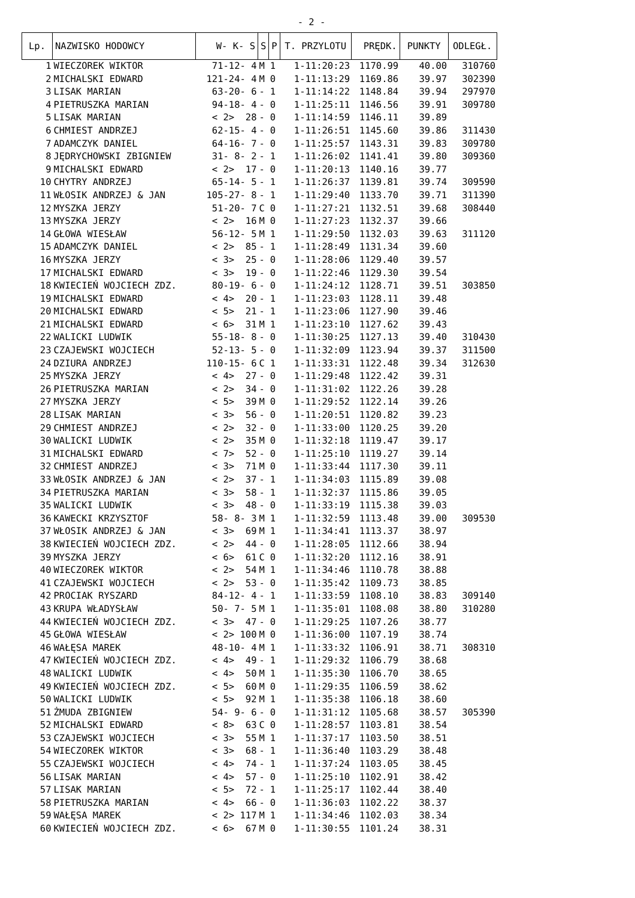- 2 -
| Lp. | NAZWISKO HODOWCY | W- K- S | S | P | T. PRZYLOTU | PRĘDK. | PUNKTY | ODLEGŁ. |
| --- | --- | --- | --- | --- | --- | --- | --- | --- |
| 1 | WIECZOREK WIKTOR | 71-12- 4 | M | 1 | 1-11:20:23 | 1170.99 | 40.00 | 310760 |
| 2 | MICHALSKI EDWARD | 121-24- 4 | M | 0 | 1-11:13:29 | 1169.86 | 39.97 | 302390 |
| 3 | LISAK MARIAN | 63-20- 6 | - | 1 | 1-11:14:22 | 1148.84 | 39.94 | 297970 |
| 4 | PIETRUSZKA MARIAN | 94-18- 4 | - | 0 | 1-11:25:11 | 1146.56 | 39.91 | 309780 |
| 5 | LISAK MARIAN | < 2> 28 | - | 0 | 1-11:14:59 | 1146.11 | 39.89 | |
| 6 | CHMIEST ANDRZEJ | 62-15- 4 | - | 0 | 1-11:26:51 | 1145.60 | 39.86 | 311430 |
| 7 | ADAMCZYK DANIEL | 64-16- 7 | - | 0 | 1-11:25:57 | 1143.31 | 39.83 | 309780 |
| 8 | JĘDRYCHOWSKI ZBIGNIEW | 31- 8- 2 | - | 1 | 1-11:26:02 | 1141.41 | 39.80 | 309360 |
| 9 | MICHALSKI EDWARD | < 2> 17 | - | 0 | 1-11:20:13 | 1140.16 | 39.77 | |
| 10 | CHYTRY ANDRZEJ | 65-14- 5 | - | 1 | 1-11:26:37 | 1139.81 | 39.74 | 309590 |
| 11 | WŁOSIK ANDRZEJ & JAN | 105-27- 8 | - | 1 | 1-11:29:40 | 1133.70 | 39.71 | 311390 |
| 12 | MYSZKA JERZY | 51-20- 7 | C | 0 | 1-11:27:21 | 1132.51 | 39.68 | 308440 |
| 13 | MYSZKA JERZY | < 2> 16 | M | 0 | 1-11:27:23 | 1132.37 | 39.66 | |
| 14 | GŁOWA WIESŁAW | 56-12- 5 | M | 1 | 1-11:29:50 | 1132.03 | 39.63 | 311120 |
| 15 | ADAMCZYK DANIEL | < 2> 85 | - | 1 | 1-11:28:49 | 1131.34 | 39.60 | |
| 16 | MYSZKA JERZY | < 3> 25 | - | 0 | 1-11:28:06 | 1129.40 | 39.57 | |
| 17 | MICHALSKI EDWARD | < 3> 19 | - | 0 | 1-11:22:46 | 1129.30 | 39.54 | |
| 18 | KWIECIEŃ WOJCIECH ZDZ. | 80-19- 6 | - | 0 | 1-11:24:12 | 1128.71 | 39.51 | 303850 |
| 19 | MICHALSKI EDWARD | < 4> 20 | - | 1 | 1-11:23:03 | 1128.11 | 39.48 | |
| 20 | MICHALSKI EDWARD | < 5> 21 | - | 1 | 1-11:23:06 | 1127.90 | 39.46 | |
| 21 | MICHALSKI EDWARD | < 6> 31 | M | 1 | 1-11:23:10 | 1127.62 | 39.43 | |
| 22 | WALICKI LUDWIK | 55-18- 8 | - | 0 | 1-11:30:25 | 1127.13 | 39.40 | 310430 |
| 23 | CZAJEWSKI WOJCIECH | 52-13- 5 | - | 0 | 1-11:32:09 | 1123.94 | 39.37 | 311500 |
| 24 | DZIURA ANDRZEJ | 110-15- 6 | C | 1 | 1-11:33:31 | 1122.48 | 39.34 | 312630 |
| 25 | MYSZKA JERZY | < 4> 27 | - | 0 | 1-11:29:48 | 1122.42 | 39.31 | |
| 26 | PIETRUSZKA MARIAN | < 2> 34 | - | 0 | 1-11:31:02 | 1122.26 | 39.28 | |
| 27 | MYSZKA JERZY | < 5> 39 | M | 0 | 1-11:29:52 | 1122.14 | 39.26 | |
| 28 | LISAK MARIAN | < 3> 56 | - | 0 | 1-11:20:51 | 1120.82 | 39.23 | |
| 29 | CHMIEST ANDRZEJ | < 2> 32 | - | 0 | 1-11:33:00 | 1120.25 | 39.20 | |
| 30 | WALICKI LUDWIK | < 2> 35 | M | 0 | 1-11:32:18 | 1119.47 | 39.17 | |
| 31 | MICHALSKI EDWARD | < 7> 52 | - | 0 | 1-11:25:10 | 1119.27 | 39.14 | |
| 32 | CHMIEST ANDRZEJ | < 3> 71 | M | 0 | 1-11:33:44 | 1117.30 | 39.11 | |
| 33 | WŁOSIK ANDRZEJ & JAN | < 2> 37 | - | 1 | 1-11:34:03 | 1115.89 | 39.08 | |
| 34 | PIETRUSZKA MARIAN | < 3> 58 | - | 1 | 1-11:32:37 | 1115.86 | 39.05 | |
| 35 | WALICKI LUDWIK | < 3> 48 | - | 0 | 1-11:33:19 | 1115.38 | 39.03 | |
| 36 | KAWECKI KRZYSZTOF | 58- 8- 3 | M | 1 | 1-11:32:59 | 1113.48 | 39.00 | 309530 |
| 37 | WŁOSIK ANDRZEJ & JAN | < 3> 69 | M | 1 | 1-11:34:41 | 1113.37 | 38.97 | |
| 38 | KWIECIEŃ WOJCIECH ZDZ. | < 2> 44 | - | 0 | 1-11:28:05 | 1112.66 | 38.94 | |
| 39 | MYSZKA JERZY | < 6> 61 | C | 0 | 1-11:32:20 | 1112.16 | 38.91 | |
| 40 | WIECZOREK WIKTOR | < 2> 54 | M | 1 | 1-11:34:46 | 1110.78 | 38.88 | |
| 41 | CZAJEWSKI WOJCIECH | < 2> 53 | - | 0 | 1-11:35:42 | 1109.73 | 38.85 | |
| 42 | PROCIAK RYSZARD | 84-12- 4 | - | 1 | 1-11:33:59 | 1108.10 | 38.83 | 309140 |
| 43 | KRUPA WŁADYSŁAW | 50- 7- 5 | M | 1 | 1-11:35:01 | 1108.08 | 38.80 | 310280 |
| 44 | KWIECIEŃ WOJCIECH ZDZ. | < 3> 47 | - | 0 | 1-11:29:25 | 1107.26 | 38.77 | |
| 45 | GŁOWA WIESŁAW | < 2> 100 | M | 0 | 1-11:36:00 | 1107.19 | 38.74 | |
| 46 | WAŁĘSA MAREK | 48-10- 4 | M | 1 | 1-11:33:32 | 1106.91 | 38.71 | 308310 |
| 47 | KWIECIEŃ WOJCIECH ZDZ. | < 4> 49 | - | 1 | 1-11:29:32 | 1106.79 | 38.68 | |
| 48 | WALICKI LUDWIK | < 4> 50 | M | 1 | 1-11:35:30 | 1106.70 | 38.65 | |
| 49 | KWIECIEŃ WOJCIECH ZDZ. | < 5> 60 | M | 0 | 1-11:29:35 | 1106.59 | 38.62 | |
| 50 | WALICKI LUDWIK | < 5> 92 | M | 1 | 1-11:35:38 | 1106.18 | 38.60 | |
| 51 | ŻMUDA ZBIGNIEW | 54- 9- 6 | - | 0 | 1-11:31:12 | 1105.68 | 38.57 | 305390 |
| 52 | MICHALSKI EDWARD | < 8> 63 | C | 0 | 1-11:28:57 | 1103.81 | 38.54 | |
| 53 | CZAJEWSKI WOJCIECH | < 3> 55 | M | 1 | 1-11:37:17 | 1103.50 | 38.51 | |
| 54 | WIECZOREK WIKTOR | < 3> 68 | - | 1 | 1-11:36:40 | 1103.29 | 38.48 | |
| 55 | CZAJEWSKI WOJCIECH | < 4> 74 | - | 1 | 1-11:37:24 | 1103.05 | 38.45 | |
| 56 | LISAK MARIAN | < 4> 57 | - | 0 | 1-11:25:10 | 1102.91 | 38.42 | |
| 57 | LISAK MARIAN | < 5> 72 | - | 1 | 1-11:25:17 | 1102.44 | 38.40 | |
| 58 | PIETRUSZKA MARIAN | < 4> 66 | - | 0 | 1-11:36:03 | 1102.22 | 38.37 | |
| 59 | WAŁĘSA MAREK | < 2> 117 | M | 1 | 1-11:34:46 | 1102.03 | 38.34 | |
| 60 | KWIECIEŃ WOJCIECH ZDZ. | < 6> 67 | M | 0 | 1-11:30:55 | 1101.24 | 38.31 | |